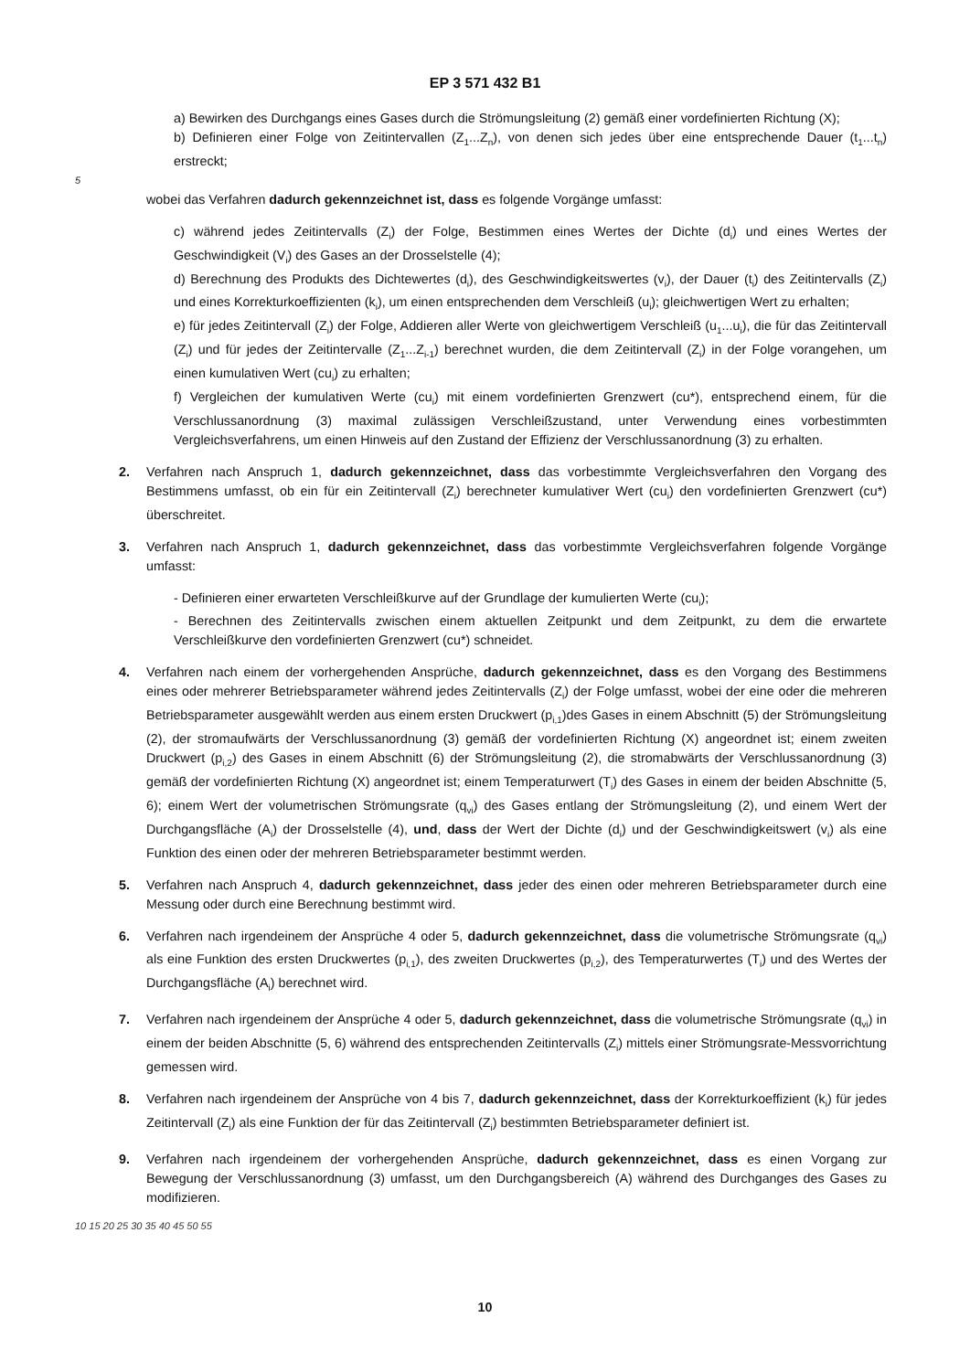EP 3 571 432 B1
a) Bewirken des Durchgangs eines Gases durch die Strömungsleitung (2) gemäß einer vordefinierten Richtung (X);
b) Definieren einer Folge von Zeitintervallen (Z<sub>1</sub>...Z<sub>n</sub>), von denen sich jedes über eine entsprechende Dauer (t<sub>1</sub>...t<sub>n</sub>) erstreckt;
5
wobei das Verfahren dadurch gekennzeichnet ist, dass es folgende Vorgänge umfasst:
c) während jedes Zeitintervalls (Z<sub>i</sub>) der Folge, Bestimmen eines Wertes der Dichte (d<sub>i</sub>) und eines Wertes der Geschwindigkeit (V<sub>i</sub>) des Gases an der Drosselstelle (4);
d) Berechnung des Produkts des Dichtewertes (d<sub>i</sub>), des Geschwindigkeitswertes (v<sub>i</sub>), der Dauer (t<sub>i</sub>) des Zeitintervalls (Z<sub>i</sub>) und eines Korrekturkoeffizienten (k<sub>i</sub>), um einen entsprechenden dem Verschleiß (u<sub>i</sub>); gleichwertigen Wert zu erhalten;
e) für jedes Zeitintervall (Z<sub>i</sub>) der Folge, Addieren aller Werte von gleichwertigem Verschleiß (u<sub>1</sub>...u<sub>i</sub>), die für das Zeitintervall (Z<sub>i</sub>) und für jedes der Zeitintervalle (Z<sub>1</sub>...Z<sub>i-1</sub>) berechnet wurden, die dem Zeitintervall (Z<sub>i</sub>) in der Folge vorangehen, um einen kumulativen Wert (cu<sub>i</sub>) zu erhalten;
f) Vergleichen der kumulativen Werte (cu<sub>i</sub>) mit einem vordefinierten Grenzwert (cu*), entsprechend einem, für die Verschlussanordnung (3) maximal zulässigen Verschleißzustand, unter Verwendung eines vorbestimmten Vergleichsverfahrens, um einen Hinweis auf den Zustand der Effizienz der Verschlussanordnung (3) zu erhalten.
2. Verfahren nach Anspruch 1, dadurch gekennzeichnet, dass das vorbestimmte Vergleichsverfahren den Vorgang des Bestimmens umfasst, ob ein für ein Zeitintervall (Z<sub>i</sub>) berechneter kumulativer Wert (cu<sub>i</sub>) den vordefinierten Grenzwert (cu*) überschreitet.
3. Verfahren nach Anspruch 1, dadurch gekennzeichnet, dass das vorbestimmte Vergleichsverfahren folgende Vorgänge umfasst:
- Definieren einer erwarteten Verschleißkurve auf der Grundlage der kumulierten Werte (cu<sub>i</sub>);
- Berechnen des Zeitintervalls zwischen einem aktuellen Zeitpunkt und dem Zeitpunkt, zu dem die erwartete Verschleißkurve den vordefinierten Grenzwert (cu*) schneidet.
4. Verfahren nach einem der vorhergehenden Ansprüche, dadurch gekennzeichnet, dass es den Vorgang des Bestimmens eines oder mehrerer Betriebsparameter während jedes Zeitintervalls (Z<sub>i</sub>) der Folge umfasst, wobei der eine oder die mehreren Betriebsparameter ausgewählt werden aus einem ersten Druckwert (p<sub>i,1</sub>)des Gases in einem Abschnitt (5) der Strömungsleitung (2), der stromaufwärts der Verschlussanordnung (3) gemäß der vordefinierten Richtung (X) angeordnet ist; einem zweiten Druckwert (p<sub>i,2</sub>) des Gases in einem Abschnitt (6) der Strömungsleitung (2), die stromabwärts der Verschlussanordnung (3) gemäß der vordefinierten Richtung (X) angeordnet ist; einem Temperaturwert (T<sub>i</sub>) des Gases in einem der beiden Abschnitte (5, 6); einem Wert der volumetrischen Strömungsrate (q<sub>vi</sub>) des Gases entlang der Strömungsleitung (2), und einem Wert der Durchgangsfläche (A<sub>i</sub>) der Drosselstelle (4), und, dass der Wert der Dichte (d<sub>i</sub>) und der Geschwindigkeitswert (v<sub>i</sub>) als eine Funktion des einen oder der mehreren Betriebsparameter bestimmt werden.
5. Verfahren nach Anspruch 4, dadurch gekennzeichnet, dass jeder des einen oder mehreren Betriebsparameter durch eine Messung oder durch eine Berechnung bestimmt wird.
6. Verfahren nach irgendeinem der Ansprüche 4 oder 5, dadurch gekennzeichnet, dass die volumetrische Strömungsrate (q<sub>vi</sub>) als eine Funktion des ersten Druckwertes (p<sub>i,1</sub>), des zweiten Druckwertes (p<sub>i,2</sub>), des Temperaturwertes (T<sub>i</sub>) und des Wertes der Durchgangsfläche (A<sub>i</sub>) berechnet wird.
7. Verfahren nach irgendeinem der Ansprüche 4 oder 5, dadurch gekennzeichnet, dass die volumetrische Strömungsrate (q<sub>vi</sub>) in einem der beiden Abschnitte (5, 6) während des entsprechenden Zeitintervalls (Z<sub>i</sub>) mittels einer Strömungsrate-Messvorrichtung gemessen wird.
8. Verfahren nach irgendeinem der Ansprüche von 4 bis 7, dadurch gekennzeichnet, dass der Korrekturkoeffizient (k<sub>i</sub>) für jedes Zeitintervall (Z<sub>i</sub>) als eine Funktion der für das Zeitintervall (Z<sub>i</sub>) bestimmten Betriebsparameter definiert ist.
9. Verfahren nach irgendeinem der vorhergehenden Ansprüche, dadurch gekennzeichnet, dass es einen Vorgang zur Bewegung der Verschlussanordnung (3) umfasst, um den Durchgangsbereich (A) während des Durchganges des Gases zu modifizieren.
10 15 20 25 30 35 40 45 50 55
10